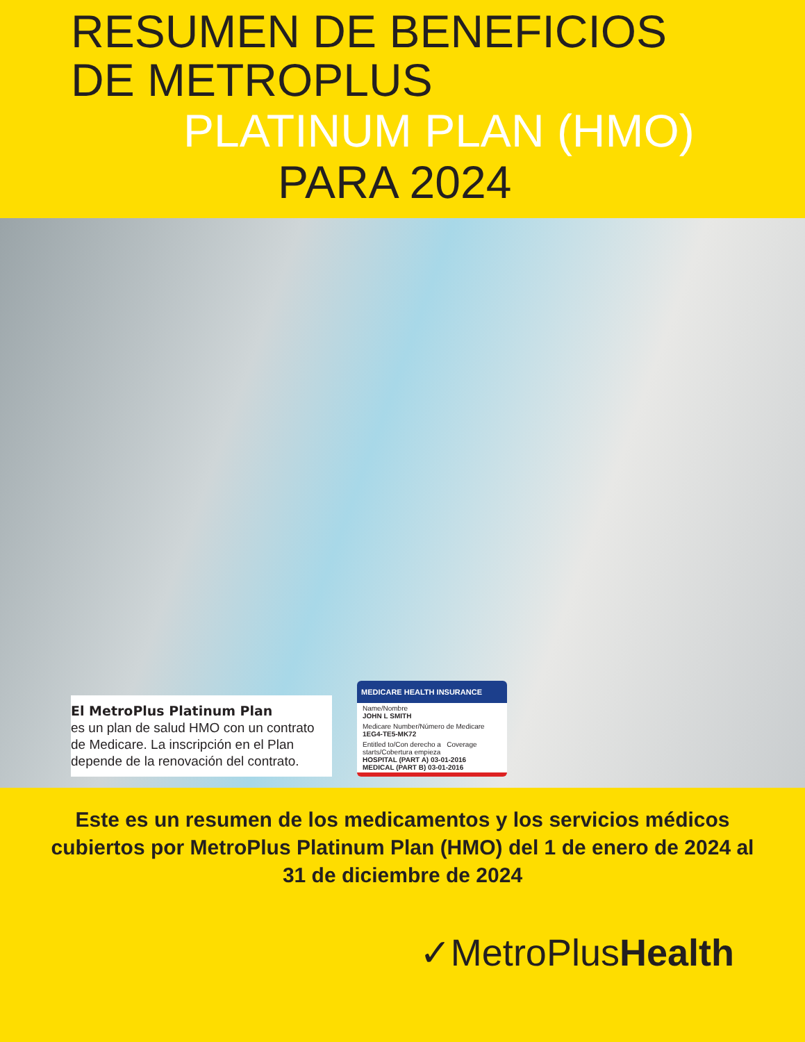RESUMEN DE BENEFICIOS
DE METROPLUS
PLATINUM PLAN (HMO)
PARA 2024
El MetroPlus Platinum Plan
es un plan de salud HMO con un contrato de Medicare. La inscripción en el Plan depende de la renovación del contrato.
MEDICARE HEALTH INSURANCE
Name/Nombre
JOHN L SMITH
Medicare Number/Número de Medicare
1EG4-TE5-MK72
Entitled to/Con derecho a Coverage starts/Cobertura empieza
HOSPITAL (PART A) 03-01-2016
MEDICAL (PART B) 03-01-2016
Este es un resumen de los medicamentos y los servicios médicos cubiertos por MetroPlus Platinum Plan (HMO) del 1 de enero de 2024 al 31 de diciembre de 2024
✓MetroPlusHealth